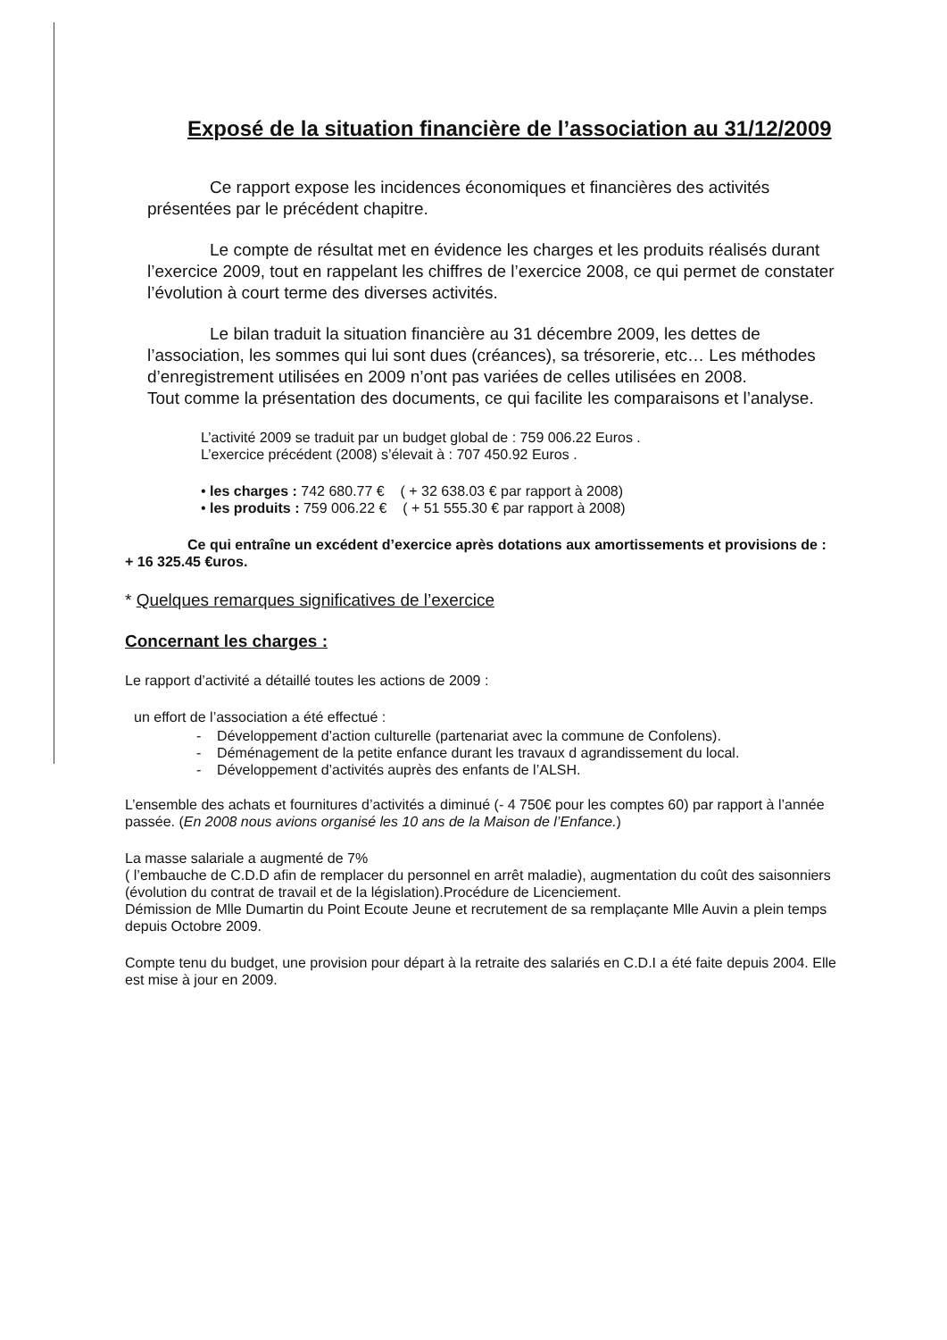Exposé de la situation financière de l’association au 31/12/2009
Ce rapport expose les incidences économiques et financières des activités présentées par le précédent chapitre.
Le compte de résultat met en évidence les charges et les produits réalisés durant l’exercice 2009, tout en rappelant les chiffres de l’exercice 2008, ce qui permet de constater l’évolution à court terme des diverses activités.
Le bilan traduit la situation financière au 31 décembre 2009, les dettes de l’association, les sommes qui lui sont dues (créances), sa trésorerie, etc… Les méthodes d’enregistrement utilisées en 2009 n’ont pas variées de celles utilisées en 2008.
Tout comme la présentation des documents, ce qui facilite les comparaisons et l’analyse.
L’activité 2009 se traduit par un budget global de : 759 006.22 Euros .
L’exercice précédent (2008) s’élevait à : 707 450.92 Euros .
• les charges : 742 680.77 € ( + 32 638.03 € par rapport à 2008)
• les produits : 759 006.22 € ( + 51 555.30 € par rapport à 2008)
Ce qui entraîne un excédent d’exercice après dotations aux amortissements et provisions de : + 16 325.45 €uros.
* Quelques remarques significatives de l’exercice
Concernant les charges :
Le rapport d’activité a détaillé toutes les actions de 2009 :
un effort de l’association a été effectué :
- Développement d’action culturelle (partenariat avec la commune de Confolens).
- Déménagement de la petite enfance durant les travaux d agrandissement du local.
- Développement d’activités auprès des enfants de l’ALSH.
L’ensemble des achats et fournitures d’activités a diminué (- 4 750€ pour les comptes 60) par rapport à l’année passée. (En 2008 nous avions organisé les 10 ans de la Maison de l’Enfance.)
La masse salariale a augmenté de 7%
( l’embauche de C.D.D afin de remplacer du personnel en arrêt maladie), augmentation du coût des saisonniers (évolution du contrat de travail et de la législation).Procédure de Licenciement.
Démission de Mlle Dumartin du Point Ecoute Jeune et recrutement de sa remplaçante Mlle Auvin a plein temps depuis Octobre 2009.
Compte tenu du budget, une provision pour départ à la retraite des salariés en C.D.I a été faite depuis 2004. Elle est mise à jour en 2009.